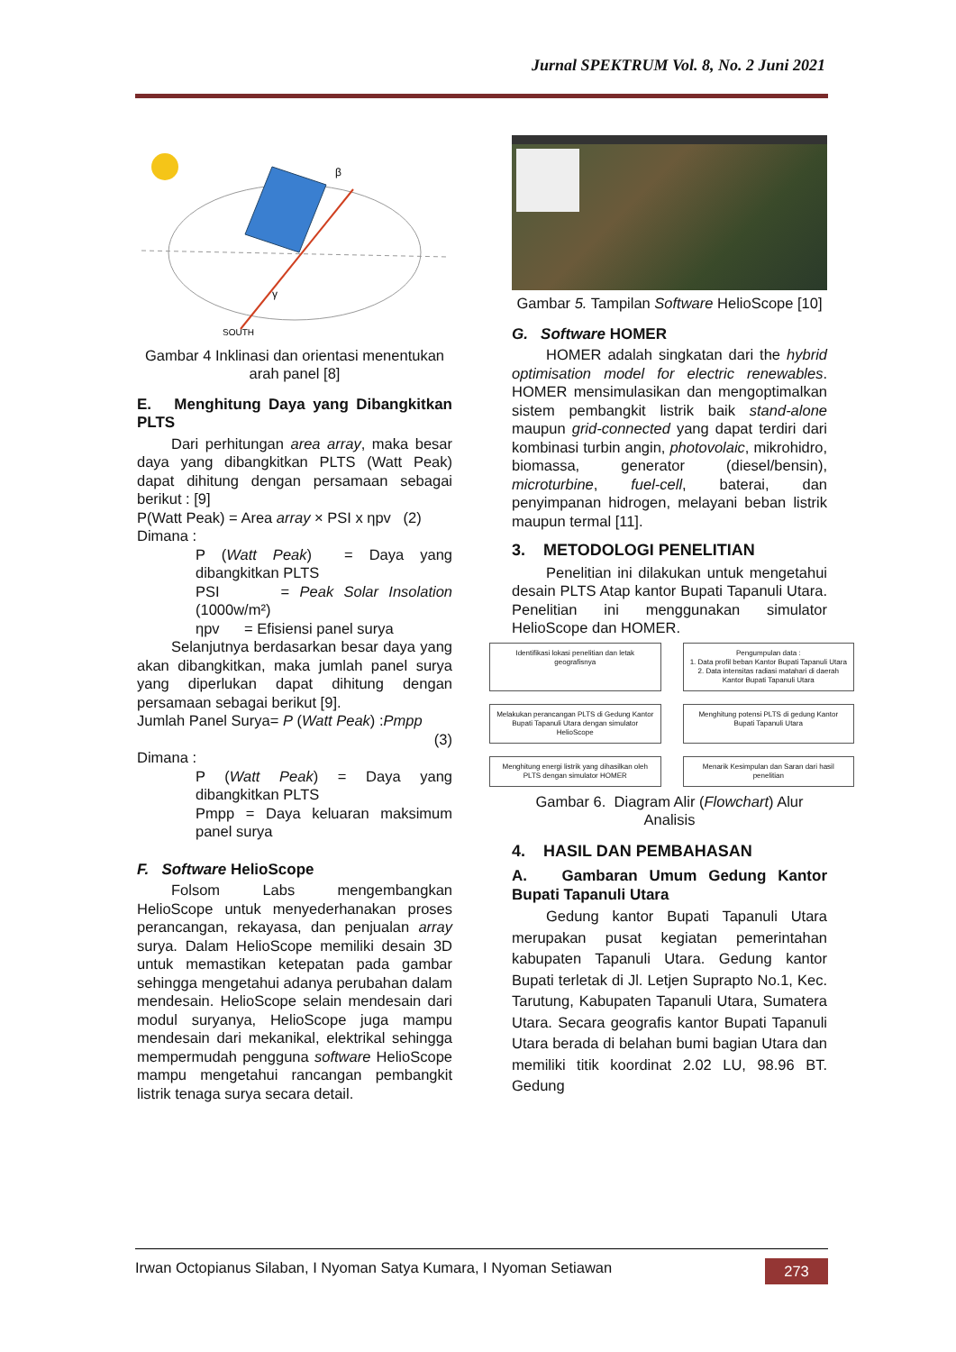Jurnal SPEKTRUM Vol. 8, No. 2 Juni 2021
SOUTH
β
γ
Gambar 4 Inklinasi dan orientasi menentukan arah panel [8]
E. Menghitung Daya yang Dibangkitkan PLTS
Dari perhitungan area array, maka besar daya yang dibangkitkan PLTS (Watt Peak) dapat dihitung dengan persamaan sebagai berikut : [9]
P(Watt Peak) = Area array × PSI x ηpv (2)
Dimana :
P (Watt Peak) = Daya yang dibangkitkan PLTS
PSI = Peak Solar Insolation (1000w/m²)
ηpv = Efisiensi panel surya
Selanjutnya berdasarkan besar daya yang akan dibangkitkan, maka jumlah panel surya yang diperlukan dapat dihitung dengan persamaan sebagai berikut [9].
Jumlah Panel Surya= P (Watt Peak) :Pmpp
(3)
Dimana :
P (Watt Peak) = Daya yang dibangkitkan PLTS
Pmpp = Daya keluaran maksimum panel surya
F. Software HelioScope
Folsom Labs mengembangkan HelioScope untuk menyederhanakan proses perancangan, rekayasa, dan penjualan array surya. Dalam HelioScope memiliki desain 3D untuk memastikan ketepatan pada gambar sehingga mengetahui adanya perubahan dalam mendesain. HelioScope selain mendesain dari modul suryanya, HelioScope juga mampu mendesain dari mekanikal, elektrikal sehingga mempermudah pengguna software HelioScope mampu mengetahui rancangan pembangkit listrik tenaga surya secara detail.
Gambar 5. Tampilan Software HelioScope [10]
G. Software HOMER
HOMER adalah singkatan dari the hybrid optimisation model for electric renewables. HOMER mensimulasikan dan mengoptimalkan sistem pembangkit listrik baik stand-alone maupun grid-connected yang dapat terdiri dari kombinasi turbin angin, photovolaic, mikrohidro, biomassa, generator (diesel/bensin), microturbine, fuel-cell, baterai, dan penyimpanan hidrogen, melayani beban listrik maupun termal [11].
3. METODOLOGI PENELITIAN
Penelitian ini dilakukan untuk mengetahui desain PLTS Atap kantor Bupati Tapanuli Utara. Penelitian ini menggunakan simulator HelioScope dan HOMER.
Identifikasi lokasi penelitian dan letak geografisnya
Pengumpulan data :
1. Data profil beban Kantor Bupati Tapanuli Utara
2. Data intensitas radiasi matahari di daerah Kantor Bupati Tapanuli Utara
Melakukan perancangan PLTS di Gedung Kantor Bupati Tapanuli Utara dengan simulator HelioScope
Menghitung potensi PLTS di gedung Kantor Bupati Tapanuli Utara
Menghitung energi listrik yang dihasilkan oleh PLTS dengan simulator HOMER
Menarik Kesimpulan dan Saran dari hasil penelitian
Gambar 6. Diagram Alir (Flowchart) Alur Analisis
4. HASIL DAN PEMBAHASAN
A. Gambaran Umum Gedung Kantor Bupati Tapanuli Utara
Gedung kantor Bupati Tapanuli Utara merupakan pusat kegiatan pemerintahan kabupaten Tapanuli Utara. Gedung kantor Bupati terletak di Jl. Letjen Suprapto No.1, Kec. Tarutung, Kabupaten Tapanuli Utara, Sumatera Utara. Secara geografis kantor Bupati Tapanuli Utara berada di belahan bumi bagian Utara dan memiliki titik koordinat 2.02 LU, 98.96 BT. Gedung
Irwan Octopianus Silaban, I Nyoman Satya Kumara, I Nyoman Setiawan 273